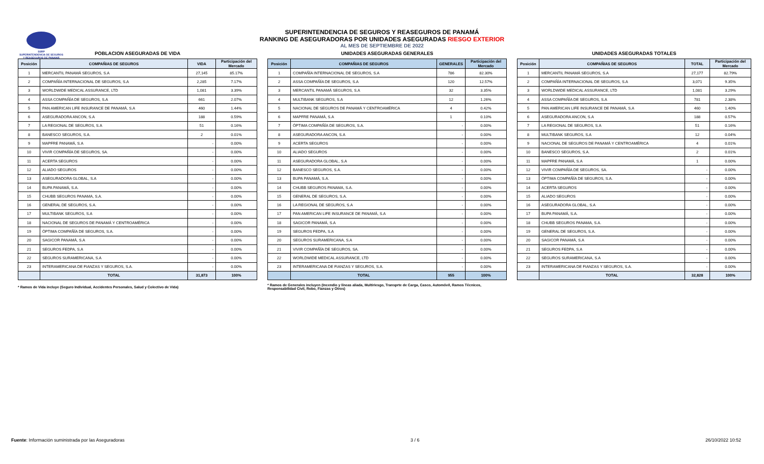SSRP
SUPERINTENDENCIA DE SEGUROS
Y REASEGUROS DE PANAMÁ
SUPERINTENDENCIA DE SEGUROS Y REASEGUROS DE PANAMÁ
RANKING DE ASEGURADORAS POR UNIDADES ASEGURADAS RIESGO EXTERIOR
AL MES DE SEPTIEMBRE DE 2022
POBLACION ASEGURADAS DE VIDA
| Posición | COMPAÑIAS DE SEGUROS | VIDA | Participación del Mercado |
| --- | --- | --- | --- |
| 1 | MERCANTIL PANAMÁ SEGUROS, S.A | 27,145 | 85.17% |
| 2 | COMPAÑÍA INTERNACIONAL DE SEGUROS, S.A | 2,285 | 7.17% |
| 3 | WORLDWIDE MEDICAL ASSURANCE, LTD | 1,081 | 3.39% |
| 4 | ASSA COMPAÑÍA DE SEGUROS, S.A | 661 | 2.07% |
| 5 | PAN AMERICAN LIFE INSURANCE DE PANAMÁ, S.A | 460 | 1.44% |
| 6 | ASEGURADORA ANCON, S.A | 188 | 0.59% |
| 7 | LA REGIONAL DE SEGUROS, S.A | 51 | 0.16% |
| 8 | BANESCO SEGUROS, S.A. | 2 | 0.01% |
| 9 | MAPFRE PANAMÁ, S.A | - | 0.00% |
| 10 | VIVIR COMPAÑÍA DE SEGUROS, SA. | - | 0.00% |
| 11 | ACERTA SEGUROS | - | 0.00% |
| 12 | ALIADO SEGUROS | - | 0.00% |
| 13 | ASEGURADORA GLOBAL, S.A | - | 0.00% |
| 14 | BUPA PANAMÁ, S.A. | - | 0.00% |
| 15 | CHUBB SEGUROS PANAMA, S.A. | - | 0.00% |
| 16 | GENERAL DE SEGUROS, S.A. | - | 0.00% |
| 17 | MULTIBANK SEGUROS, S.A | - | 0.00% |
| 18 | NACIONAL DE SEGUROS DE PANAMÁ Y CENTROAMÉRICA | - | 0.00% |
| 19 | ÓPTIMA COMPAÑÍA DE SEGUROS, S.A. | - | 0.00% |
| 20 | SAGICOR PANAMÁ, S.A | - | 0.00% |
| 21 | SEGUROS FEDPA, S.A | - | 0.00% |
| 22 | SEGUROS SURAMERICANA, S.A | - | 0.00% |
| 23 | INTERAMERICANA DE FIANZAS Y SEGUROS, S.A. | - | 0.00% |
| | TOTAL | 31,873 | 100% |
* Ramos de Vida incluye (Seguro Individual, Accidentes Personales, Salud y Colectivo de Vida)
UNIDADES ASEGURADAS GENERALES
| Posición | COMPAÑIAS DE SEGUROS | GENERALES | Participación del Mercado |
| --- | --- | --- | --- |
| 1 | COMPAÑÍA INTERNACIONAL DE SEGUROS, S.A | 786 | 82.30% |
| 2 | ASSA COMPAÑÍA DE SEGUROS, S.A | 120 | 12.57% |
| 3 | MERCANTIL PANAMÁ SEGUROS, S.A | 32 | 3.35% |
| 4 | MULTIBANK SEGUROS, S.A | 12 | 1.26% |
| 5 | NACIONAL DE SEGUROS DE PANAMÁ Y CENTROAMÉRICA | 4 | 0.42% |
| 6 | MAPFRE PANAMÁ, S.A | 1 | 0.10% |
| 7 | ÓPTIMA COMPAÑÍA DE SEGUROS, S.A. | - | 0.00% |
| 8 | ASEGURADORA ANCON, S.A | - | 0.00% |
| 9 | ACERTA SEGUROS | - | 0.00% |
| 10 | ALIADO SEGUROS | - | 0.00% |
| 11 | ASEGURADORA GLOBAL, S.A | - | 0.00% |
| 12 | BANESCO SEGUROS, S.A. | - | 0.00% |
| 13 | BUPA PANAMÁ, S.A. | - | 0.00% |
| 14 | CHUBB SEGUROS PANAMA, S.A. | - | 0.00% |
| 15 | GENERAL DE SEGUROS, S.A. | - | 0.00% |
| 16 | LA REGIONAL DE SEGUROS, S.A | - | 0.00% |
| 17 | PAN AMERICAN LIFE INSURANCE DE PANAMÁ, S.A | - | 0.00% |
| 18 | SAGICOR PANAMÁ, S.A | - | 0.00% |
| 19 | SEGUROS FEDPA, S.A | - | 0.00% |
| 20 | SEGUROS SURAMERICANA, S.A | - | 0.00% |
| 21 | VIVIR COMPAÑÍA DE SEGUROS, SA. | - | 0.00% |
| 22 | WORLDWIDE MEDICAL ASSURANCE, LTD | - | 0.00% |
| 23 | INTERAMERICANA DE FIANZAS Y SEGUROS, S.A. | - | 0.00% |
| | TOTAL | 955 | 100% |
* Ramos de Generales incluyen (Incendio y líneas aliada, Multiriesgo, Transprte de Carga, Casco, Automóvil, Ramos Técnicos, Responsabilidad Civil, Robo, Fianzas y Otros)
UNIDADES ASEGURADAS TOTALES
| Posición | COMPAÑIAS DE SEGUROS | TOTAL | Participación del Mercado |
| --- | --- | --- | --- |
| 1 | MERCANTIL PANAMÁ SEGUROS, S.A | 27,177 | 82.79% |
| 2 | COMPAÑÍA INTERNACIONAL DE SEGUROS, S.A | 3,071 | 9.35% |
| 3 | WORLDWIDE MEDICAL ASSURANCE, LTD | 1,081 | 3.29% |
| 4 | ASSA COMPAÑÍA DE SEGUROS, S.A | 781 | 2.38% |
| 5 | PAN AMERICAN LIFE INSURANCE DE PANAMÁ, S.A | 460 | 1.40% |
| 6 | ASEGURADORA ANCON, S.A | 188 | 0.57% |
| 7 | LA REGIONAL DE SEGUROS, S.A | 51 | 0.16% |
| 8 | MULTIBANK SEGUROS, S.A | 12 | 0.04% |
| 9 | NACIONAL DE SEGUROS DE PANAMÁ Y CENTROAMÉRICA | 4 | 0.01% |
| 10 | BANESCO SEGUROS, S.A. | 2 | 0.01% |
| 11 | MAPFRE PANAMÁ, S.A | 1 | 0.00% |
| 12 | VIVIR COMPAÑÍA DE SEGUROS, SA. | - | 0.00% |
| 13 | ÓPTIMA COMPAÑÍA DE SEGUROS, S.A. | - | 0.00% |
| 14 | ACERTA SEGUROS | - | 0.00% |
| 15 | ALIADO SEGUROS | - | 0.00% |
| 16 | ASEGURADORA GLOBAL, S.A | - | 0.00% |
| 17 | BUPA PANAMÁ, S.A. | - | 0.00% |
| 18 | CHUBB SEGUROS PANAMA, S.A. | - | 0.00% |
| 19 | GENERAL DE SEGUROS, S.A. | - | 0.00% |
| 20 | SAGICOR PANAMÁ, S.A | - | 0.00% |
| 21 | SEGUROS FEDPA, S.A | - | 0.00% |
| 22 | SEGUROS SURAMERICANA, S.A | - | 0.00% |
| 23 | INTERAMERICANA DE FIANZAS Y SEGUROS, S.A. | - | 0.00% |
| | TOTAL | 32,828 | 100% |
Fuente: Información suministrada por las Aseguradoras 3 / 6 26/10/2022 10:52